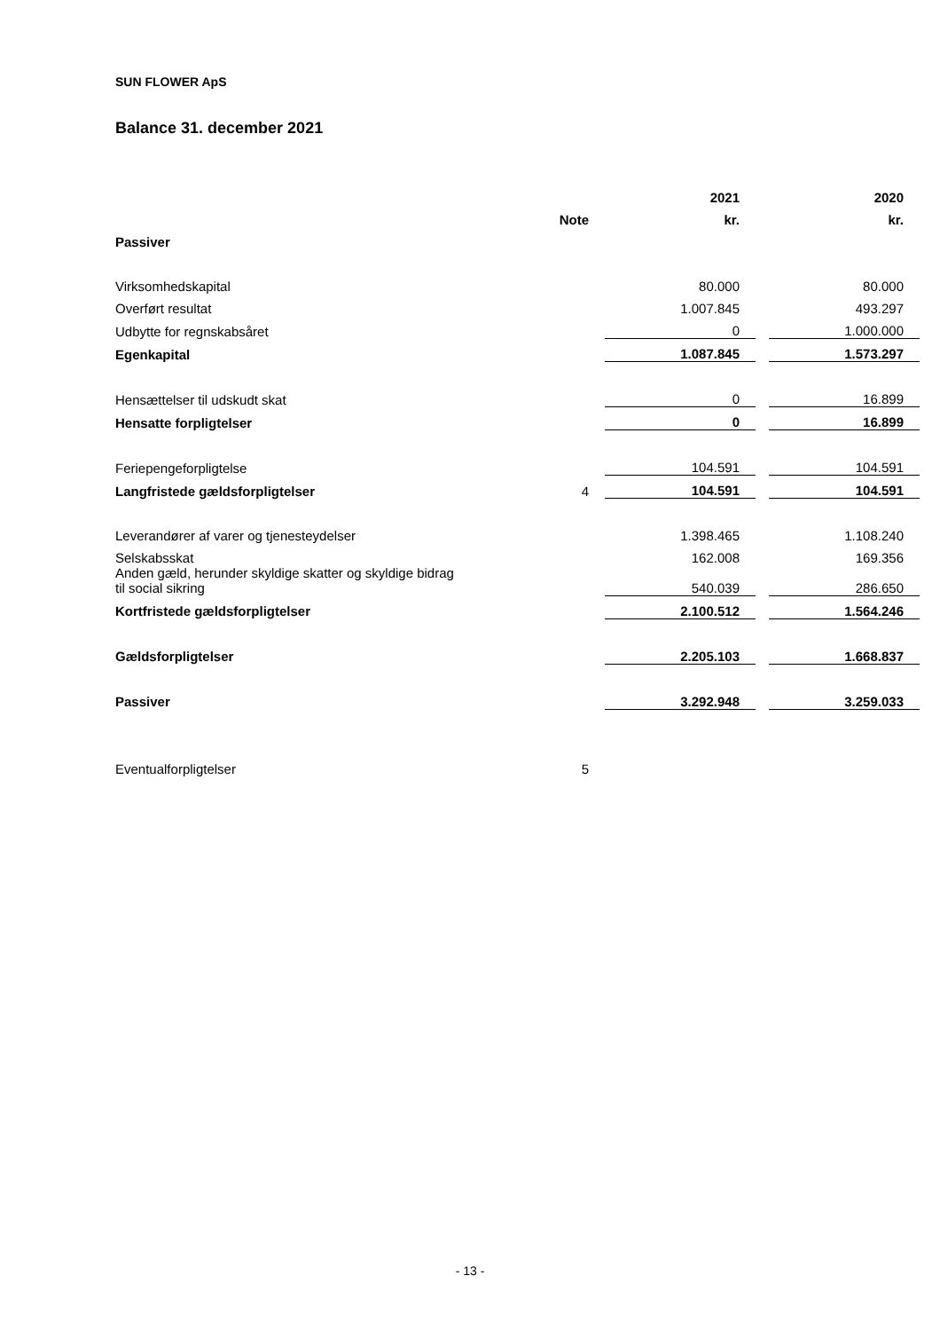SUN FLOWER ApS
Balance 31. december 2021
| | | 2021 | | 2020 |
| --- | --- | --- | --- | --- |
| | Note | kr. | | kr. |
| Passiver | | | | |
| Virksomhedskapital | | 80.000 | | 80.000 |
| Overført resultat | | 1.007.845 | | 493.297 |
| Udbytte for regnskabsåret | | 0 | | 1.000.000 |
| Egenkapital | | 1.087.845 | | 1.573.297 |
| Hensættelser til udskudt skat | | 0 | | 16.899 |
| Hensatte forpligtelser | | 0 | | 16.899 |
| Feriepengeforpligtelse | | 104.591 | | 104.591 |
| Langfristede gældsforpligtelser | 4 | 104.591 | | 104.591 |
| Leverandører af varer og tjenesteydelser | | 1.398.465 | | 1.108.240 |
| Selskabsskat | | 162.008 | | 169.356 |
| Anden gæld, herunder skyldige skatter og skyldige bidrag til social sikring | | 540.039 | | 286.650 |
| Kortfristede gældsforpligtelser | | 2.100.512 | | 1.564.246 |
| Gældsforpligtelser | | 2.205.103 | | 1.668.837 |
| Passiver | | 3.292.948 | | 3.259.033 |
| Eventualforpligtelser | 5 | | | |
- 13 -